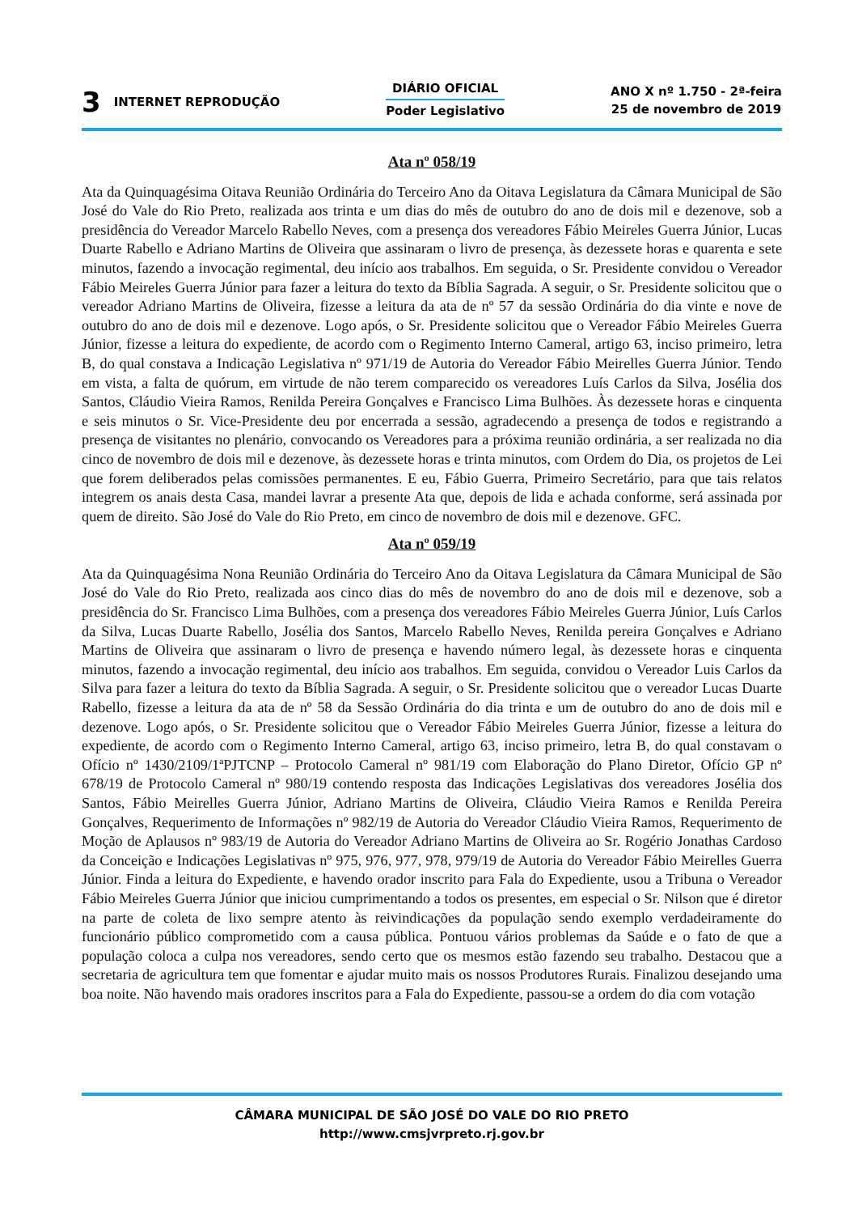3 INTERNET REPRODUÇÃO
DIÁRIO OFICIAL
Poder Legislativo
ANO X nº 1.750 - 2ª-feira
25 de novembro de 2019
Ata nº 058/19
Ata da Quinquagésima Oitava Reunião Ordinária do Terceiro Ano da Oitava Legislatura da Câmara Municipal de São José do Vale do Rio Preto, realizada aos trinta e um dias do mês de outubro do ano de dois mil e dezenove, sob a presidência do Vereador Marcelo Rabello Neves, com a presença dos vereadores Fábio Meireles Guerra Júnior, Lucas Duarte Rabello e Adriano Martins de Oliveira que assinaram o livro de presença, às dezessete horas e quarenta e sete minutos, fazendo a invocação regimental, deu início aos trabalhos. Em seguida, o Sr. Presidente convidou o Vereador Fábio Meireles Guerra Júnior para fazer a leitura do texto da Bíblia Sagrada. A seguir, o Sr. Presidente solicitou que o vereador Adriano Martins de Oliveira, fizesse a leitura da ata de nº 57 da sessão Ordinária do dia vinte e nove de outubro do ano de dois mil e dezenove. Logo após, o Sr. Presidente solicitou que o Vereador Fábio Meireles Guerra Júnior, fizesse a leitura do expediente, de acordo com o Regimento Interno Cameral, artigo 63, inciso primeiro, letra B, do qual constava a Indicação Legislativa nº 971/19 de Autoria do Vereador Fábio Meirelles Guerra Júnior. Tendo em vista, a falta de quórum, em virtude de não terem comparecido os vereadores Luís Carlos da Silva, Josélia dos Santos, Cláudio Vieira Ramos, Renilda Pereira Gonçalves e Francisco Lima Bulhões. Às dezessete horas e cinquenta e seis minutos o Sr. Vice-Presidente deu por encerrada a sessão, agradecendo a presença de todos e registrando a presença de visitantes no plenário, convocando os Vereadores para a próxima reunião ordinária, a ser realizada no dia cinco de novembro de dois mil e dezenove, às dezessete horas e trinta minutos, com Ordem do Dia, os projetos de Lei que forem deliberados pelas comissões permanentes. E eu, Fábio Guerra, Primeiro Secretário, para que tais relatos integrem os anais desta Casa, mandei lavrar a presente Ata que, depois de lida e achada conforme, será assinada por quem de direito. São José do Vale do Rio Preto, em cinco de novembro de dois mil e dezenove. GFC.
Ata nº 059/19
Ata da Quinquagésima Nona Reunião Ordinária do Terceiro Ano da Oitava Legislatura da Câmara Municipal de São José do Vale do Rio Preto, realizada aos cinco dias do mês de novembro do ano de dois mil e dezenove, sob a presidência do Sr. Francisco Lima Bulhões, com a presença dos vereadores Fábio Meireles Guerra Júnior, Luís Carlos da Silva, Lucas Duarte Rabello, Josélia dos Santos, Marcelo Rabello Neves, Renilda pereira Gonçalves e Adriano Martins de Oliveira que assinaram o livro de presença e havendo número legal, às dezessete horas e cinquenta minutos, fazendo a invocação regimental, deu início aos trabalhos. Em seguida, convidou o Vereador Luis Carlos da Silva para fazer a leitura do texto da Bíblia Sagrada. A seguir, o Sr. Presidente solicitou que o vereador Lucas Duarte Rabello, fizesse a leitura da ata de nº 58 da Sessão Ordinária do dia trinta e um de outubro do ano de dois mil e dezenove. Logo após, o Sr. Presidente solicitou que o Vereador Fábio Meireles Guerra Júnior, fizesse a leitura do expediente, de acordo com o Regimento Interno Cameral, artigo 63, inciso primeiro, letra B, do qual constavam o Ofício nº 1430/2109/1ªPJTCNP – Protocolo Cameral nº 981/19 com Elaboração do Plano Diretor, Ofício GP nº 678/19 de Protocolo Cameral nº 980/19 contendo resposta das Indicações Legislativas dos vereadores Josélia dos Santos, Fábio Meirelles Guerra Júnior, Adriano Martins de Oliveira, Cláudio Vieira Ramos e Renilda Pereira Gonçalves, Requerimento de Informações nº 982/19 de Autoria do Vereador Cláudio Vieira Ramos, Requerimento de Moção de Aplausos nº 983/19 de Autoria do Vereador Adriano Martins de Oliveira ao Sr. Rogério Jonathas Cardoso da Conceição e Indicações Legislativas nº 975, 976, 977, 978, 979/19 de Autoria do Vereador Fábio Meirelles Guerra Júnior. Finda a leitura do Expediente, e havendo orador inscrito para Fala do Expediente, usou a Tribuna o Vereador Fábio Meireles Guerra Júnior que iniciou cumprimentando a todos os presentes, em especial o Sr. Nilson que é diretor na parte de coleta de lixo sempre atento às reivindicações da população sendo exemplo verdadeiramente do funcionário público comprometido com a causa pública. Pontuou vários problemas da Saúde e o fato de que a população coloca a culpa nos vereadores, sendo certo que os mesmos estão fazendo seu trabalho. Destacou que a secretaria de agricultura tem que fomentar e ajudar muito mais os nossos Produtores Rurais. Finalizou desejando uma boa noite. Não havendo mais oradores inscritos para a Fala do Expediente, passou-se a ordem do dia com votação
CÂMARA MUNICIPAL DE SÃO JOSÉ DO VALE DO RIO PRETO
http://www.cmsjvrpreto.rj.gov.br